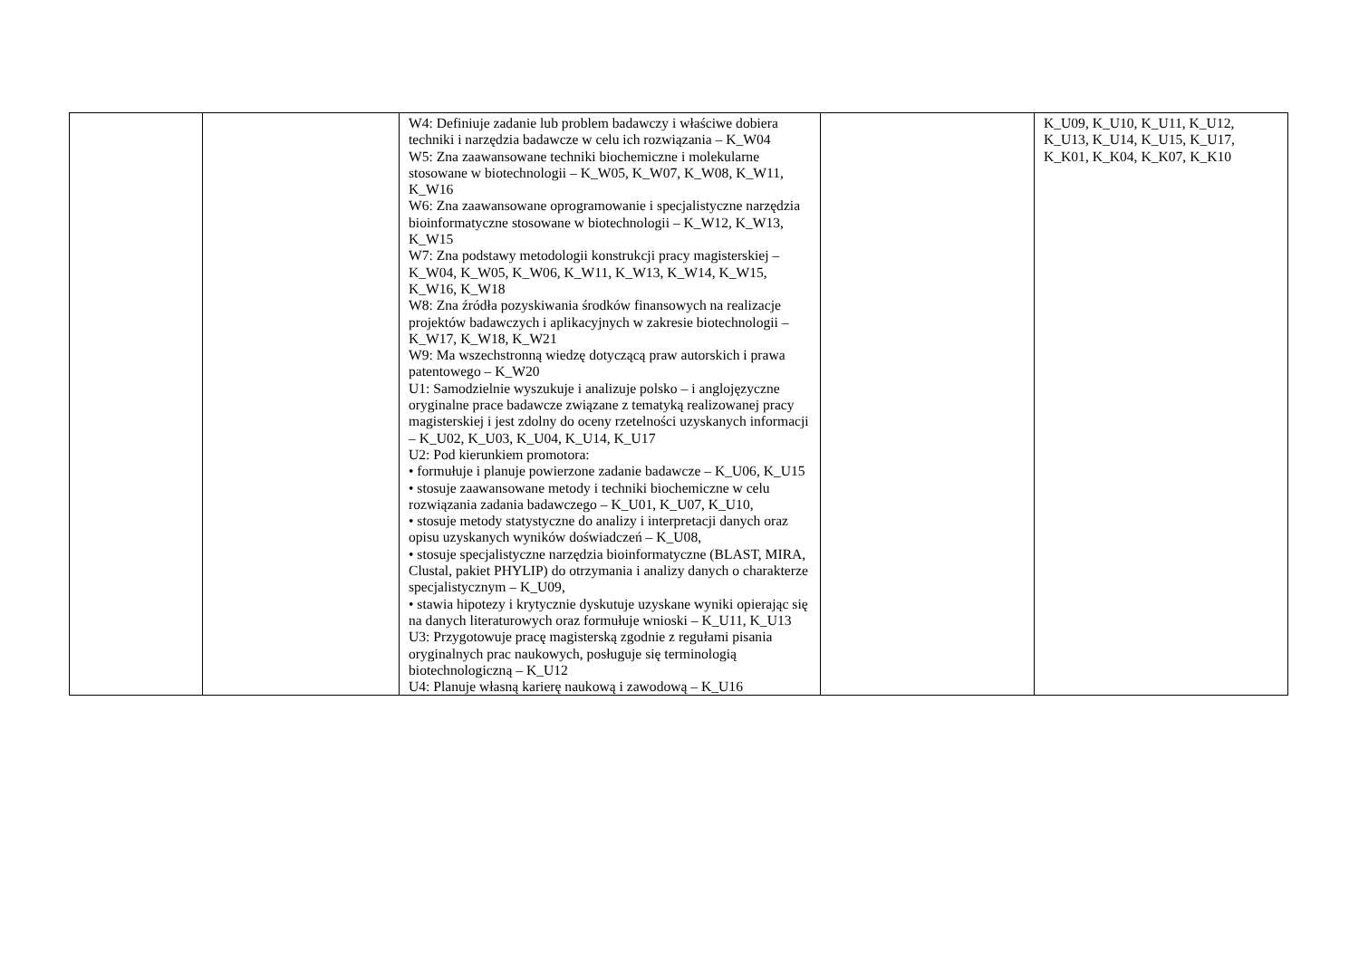| | | W4: Definiuje zadanie lub problem badawczy i właściwe dobiera techniki i narzędzia badawcze w celu ich rozwiązania – K_W04 W5: Zna zaawansowane techniki biochemiczne i molekularne stosowane w biotechnologii – K_W05, K_W07, K_W08, K_W11, K_W16 W6: Zna zaawansowane oprogramowanie i specjalistyczne narzędzia bioinformatyczne stosowane w biotechnologii – K_W12, K_W13, K_W15 W7: Zna podstawy metodologii konstrukcji pracy magisterskiej – K_W04, K_W05, K_W06, K_W11, K_W13, K_W14, K_W15, K_W16, K_W18 W8: Zna źródła pozyskiwania środków finansowych na realizacje projektów badawczych i aplikacyjnych w zakresie biotechnologii – K_W17, K_W18, K_W21 W9: Ma wszechstronną wiedzę dotyczącą praw autorskich i prawa patentowego – K_W20 U1: Samodzielnie wyszukuje i analizuje polsko – i anglojęzyczne oryginalne prace badawcze związane z tematyką realizowanej pracy magisterskiej i jest zdolny do oceny rzetelności uzyskanych informacji – K_U02, K_U03, K_U04, K_U14, K_U17 U2: Pod kierunkiem promotora: • formułuje i planuje powierzone zadanie badawcze – K_U06, K_U15 • stosuje zaawansowane metody i techniki biochemiczne w celu rozwiązania zadania badawczego – K_U01, K_U07, K_U10, • stosuje metody statystyczne do analizy i interpretacji danych oraz opisu uzyskanych wyników doświadczeń – K_U08, • stosuje specjalistyczne narzędzia bioinformatyczne (BLAST, MIRA, Clustal, pakiet PHYLIP) do otrzymania i analizy danych o charakterze specjalistycznym – K_U09, • stawia hipotezy i krytycznie dyskutuje uzyskane wyniki opierając się na danych literaturowych oraz formułuje wnioski – K_U11, K_U13 U3: Przygotowuje pracę magisterską zgodnie z regułami pisania oryginalnych prac naukowych, posługuje się terminologią biotechnologiczną – K_U12 U4: Planuje własną karierę naukową i zawodową – K_U16 | | K_U09, K_U10, K_U11, K_U12, K_U13, K_U14, K_U15, K_U17, K_K01, K_K04, K_K07, K_K10 |